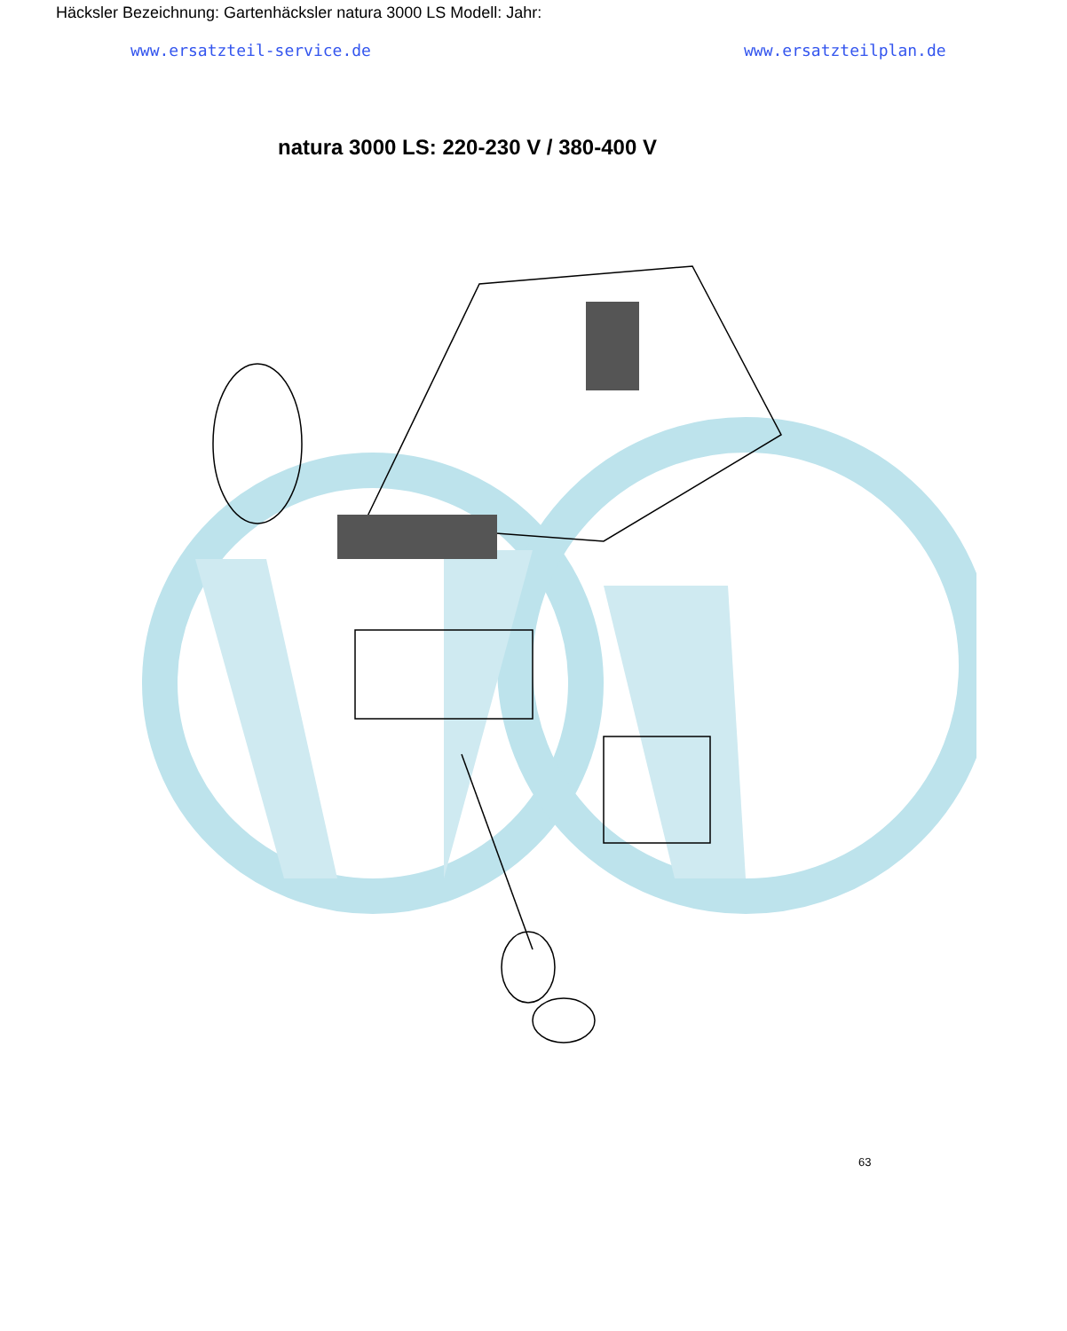Häcksler Bezeichnung: Gartenhäcksler natura 3000 LS Modell: Jahr:
www.ersatzteil-service.de www.ersatzteilplan.de
natura 3000 LS: 220-230 V / 380-400 V
63